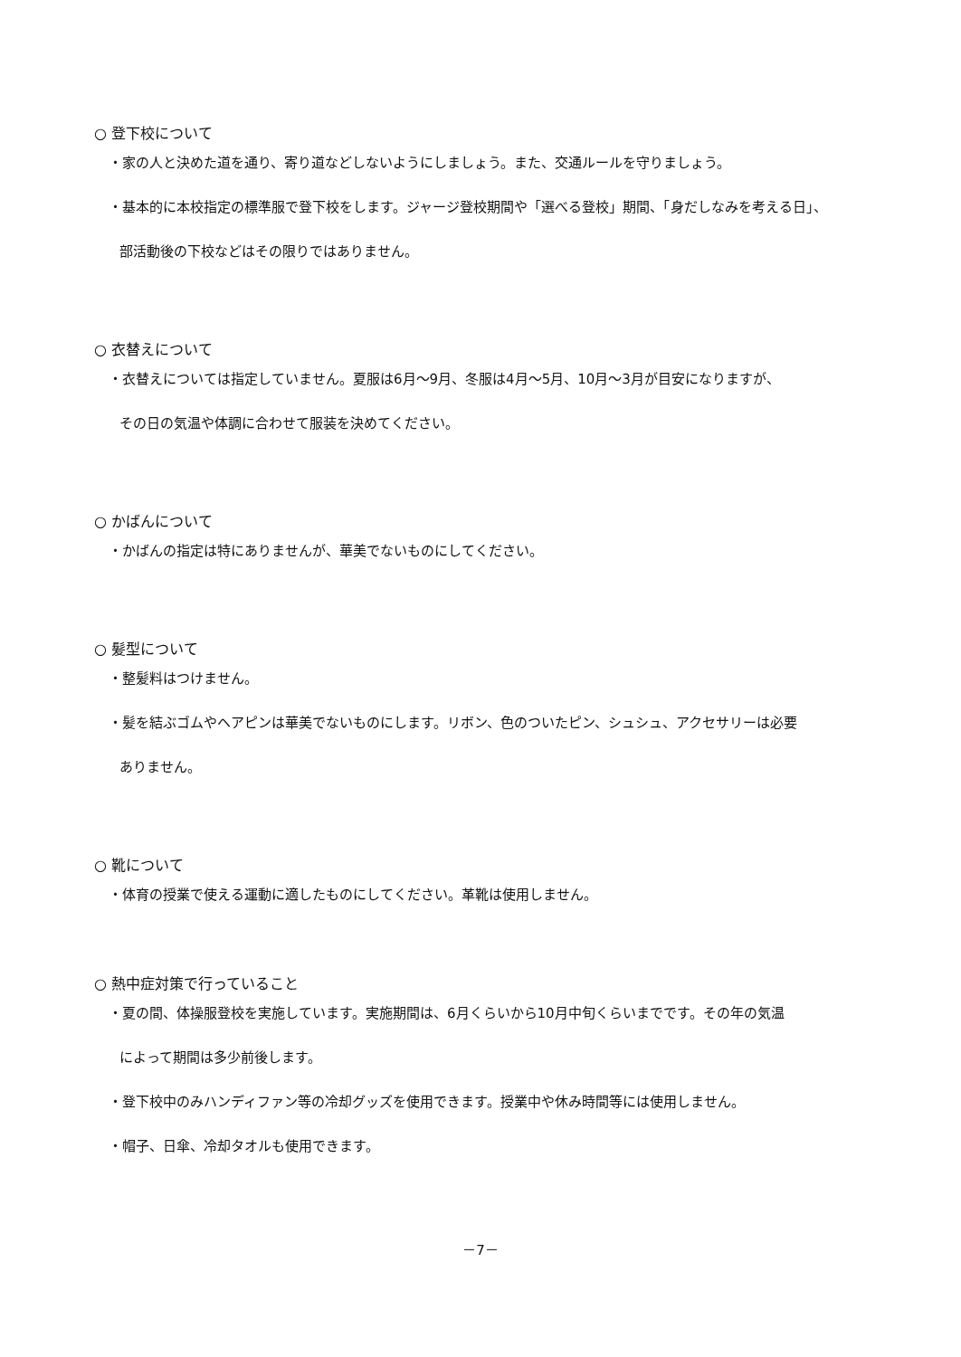○ 登下校について
・家の人と決めた道を通り、寄り道などしないようにしましょう。また、交通ルールを守りましょう。
・基本的に本校指定の標準服で登下校をします。ジャージ登校期間や「選べる登校」期間、「身だしなみを考える日」、
部活動後の下校などはその限りではありません。
○ 衣替えについて
・衣替えについては指定していません。夏服は6月～9月、冬服は4月～5月、10月～3月が目安になりますが、
その日の気温や体調に合わせて服装を決めてください。
○ かばんについて
・かばんの指定は特にありませんが、華美でないものにしてください。
○ 髪型について
・整髪料はつけません。
・髪を結ぶゴムやヘアピンは華美でないものにします。リボン、色のついたピン、シュシュ、アクセサリーは必要
ありません。
○ 靴について
・体育の授業で使える運動に適したものにしてください。革靴は使用しません。
○ 熱中症対策で行っていること
・夏の間、体操服登校を実施しています。実施期間は、6月くらいから10月中旬くらいまでです。その年の気温
によって期間は多少前後します。
・登下校中のみハンディファン等の冷却グッズを使用できます。授業中や休み時間等には使用しません。
・帽子、日傘、冷却タオルも使用できます。
－7－